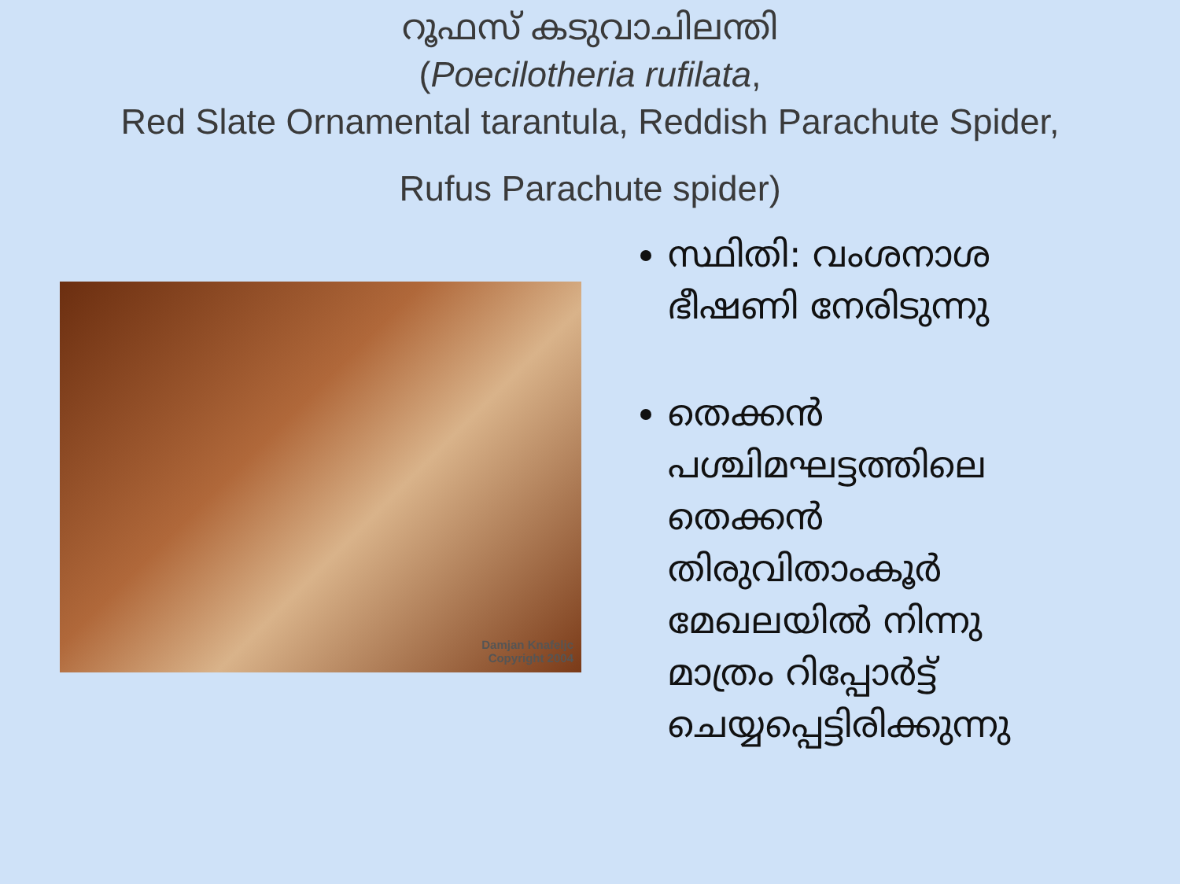റൂഫസ് കടുവാചിലന്തി
(Poecilotheria rufilata,
Red Slate Ornamental tarantula, Reddish Parachute Spider,
Rufus Parachute spider)
Damjan Knafeljc
Copyright 2004
സ്ഥിതി: വംശനാശ ഭീഷണി നേരിടുന്നു
തെക്കൻ പശ്ചിമഘട്ടത്തിലെ തെക്കൻ തിരുവിതാംകൂർ മേഖലയിൽ നിന്നു മാത്രം റിപ്പോർട്ട് ചെയ്യപ്പെട്ടിരിക്കുന്നു